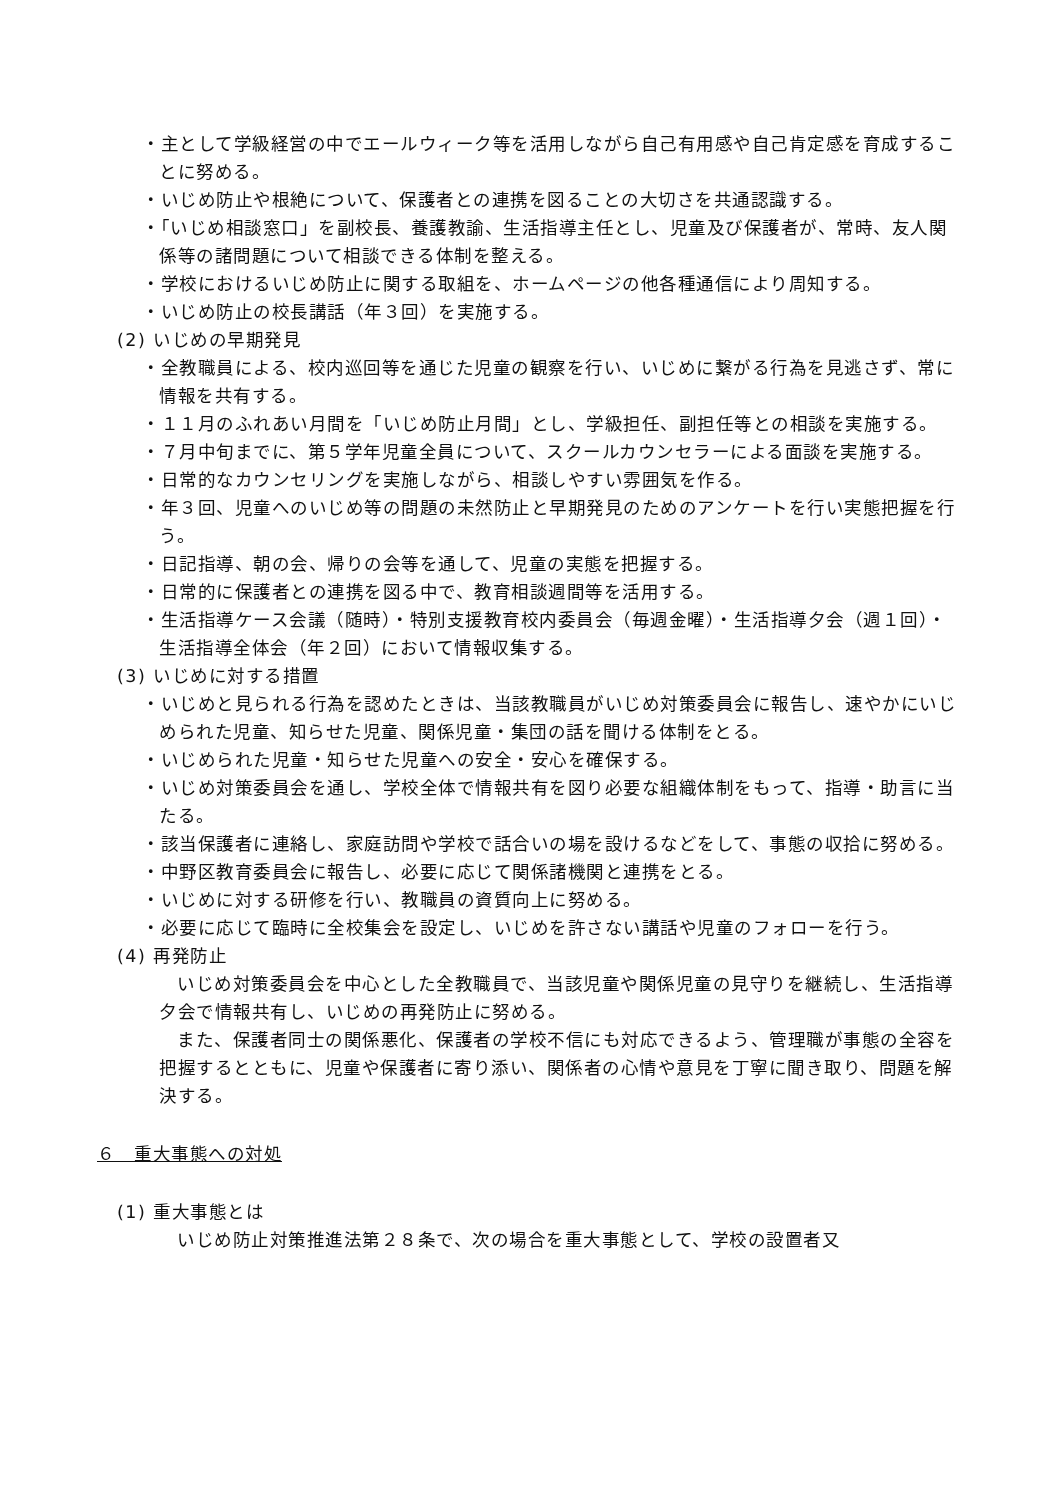・主として学級経営の中でエールウィーク等を活用しながら自己有用感や自己肯定感を育成することに努める。
・いじめ防止や根絶について、保護者との連携を図ることの大切さを共通認識する。
・「いじめ相談窓口」を副校長、養護教諭、生活指導主任とし、児童及び保護者が、常時、友人関係等の諸問題について相談できる体制を整える。
・学校におけるいじめ防止に関する取組を、ホームページの他各種通信により周知する。
・いじめ防止の校長講話（年３回）を実施する。
(2) いじめの早期発見
・全教職員による、校内巡回等を通じた児童の観察を行い、いじめに繋がる行為を見逃さず、常に情報を共有する。
・１１月のふれあい月間を「いじめ防止月間」とし、学級担任、副担任等との相談を実施する。
・７月中旬までに、第５学年児童全員について、スクールカウンセラーによる面談を実施する。
・日常的なカウンセリングを実施しながら、相談しやすい雰囲気を作る。
・年３回、児童へのいじめ等の問題の未然防止と早期発見のためのアンケートを行い実態把握を行う。
・日記指導、朝の会、帰りの会等を通して、児童の実態を把握する。
・日常的に保護者との連携を図る中で、教育相談週間等を活用する。
・生活指導ケース会議（随時）・特別支援教育校内委員会（毎週金曜）・生活指導夕会（週１回）・生活指導全体会（年２回）において情報収集する。
(3) いじめに対する措置
・いじめと見られる行為を認めたときは、当該教職員がいじめ対策委員会に報告し、速やかにいじめられた児童、知らせた児童、関係児童・集団の話を聞ける体制をとる。
・いじめられた児童・知らせた児童への安全・安心を確保する。
・いじめ対策委員会を通し、学校全体で情報共有を図り必要な組織体制をもって、指導・助言に当たる。
・該当保護者に連絡し、家庭訪問や学校で話合いの場を設けるなどをして、事態の収拾に努める。
・中野区教育委員会に報告し、必要に応じて関係諸機関と連携をとる。
・いじめに対する研修を行い、教職員の資質向上に努める。
・必要に応じて臨時に全校集会を設定し、いじめを許さない講話や児童のフォローを行う。
(4) 再発防止
いじめ対策委員会を中心とした全教職員で、当該児童や関係児童の見守りを継続し、生活指導夕会で情報共有し、いじめの再発防止に努める。
また、保護者同士の関係悪化、保護者の学校不信にも対応できるよう、管理職が事態の全容を把握するとともに、児童や保護者に寄り添い、関係者の心情や意見を丁寧に聞き取り、問題を解決する。
６　重大事態への対処
(1) 重大事態とは
いじめ防止対策推進法第２８条で、次の場合を重大事態として、学校の設置者又